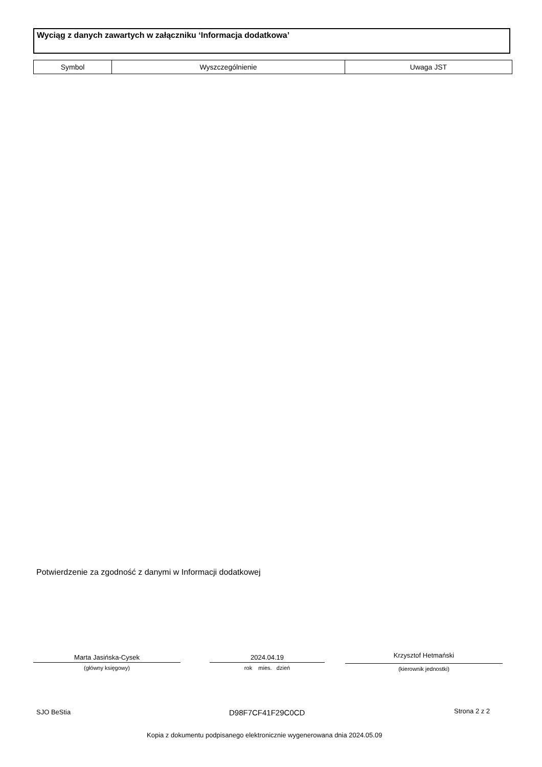Wyciąg z danych zawartych w załączniku ‘Informacja dodatkowa’
| Symbol | Wyszczególnienie | Uwaga JST |
| --- | --- | --- |
Potwierdzenie za zgodność z danymi w Informacji dodatkowej
Marta Jasińska-Cysek
(główny księgowy)
2024.04.19
rok mies. dzień
Krzysztof Hetmański
(kierownik jednostki)
SJO BeStia D98F7CF41F29C0CD Strona 2 z 2
Kopia z dokumentu podpisanego elektronicznie wygenerowana dnia 2024.05.09